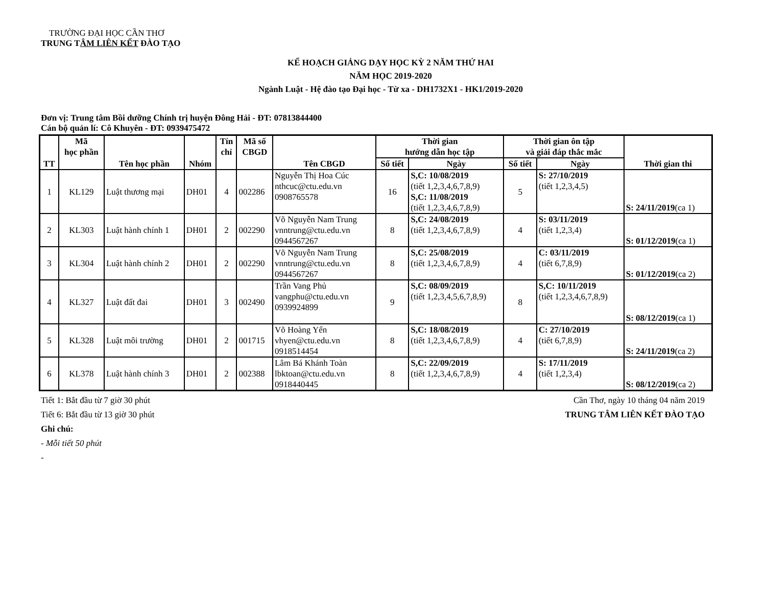TRƯỜNG ĐẠI HỌC CẦN THƠ
TRUNG TÂM LIÊN KẾT ĐÀO TẠO
KẾ HOẠCH GIẢNG DẠY HỌC KỲ 2 NĂM THỨ HAI
NĂM HỌC 2019-2020
Ngành Luật - Hệ đào tạo Đại học - Từ xa - DH1732X1 - HK1/2019-2020
Đơn vị: Trung tâm Bồi dưỡng Chính trị huyện Đông Hải - ĐT: 07813844400
Cán bộ quản lí: Cô Khuyên - ĐT: 0939475472
| TT | Mã học phần | Tên học phần | Nhóm | Tín chỉ | Mã số CBGD | Tên CBGD | Thời gian hướng dẫn học tập | | Thời gian ôn tập và giải đáp thắc mắc | | Thời gian thi |
| --- | --- | --- | --- | --- | --- | --- | --- | --- | --- | --- | --- |
| | | | | | | | Số tiết | Ngày | Số tiết | Ngày | |
| 1 | KL129 | Luật thương mại | DH01 | 4 | 002286 | Nguyễn Thị Hoa Cúc nthcuc@ctu.edu.vn 0908765578 | 16 | S,C: 10/08/2019 (tiết 1,2,3,4,6,7,8,9) S,C: 11/08/2019 (tiết 1,2,3,4,6,7,8,9) | 5 | S: 27/10/2019 (tiết 1,2,3,4,5) | S: 24/11/2019 (ca 1) |
| 2 | KL303 | Luật hành chính 1 | DH01 | 2 | 002290 | Võ Nguyễn Nam Trung vnntrung@ctu.edu.vn 0944567267 | 8 | S,C: 24/08/2019 (tiết 1,2,3,4,6,7,8,9) | 4 | S: 03/11/2019 (tiết 1,2,3,4) | S: 01/12/2019 (ca 1) |
| 3 | KL304 | Luật hành chính 2 | DH01 | 2 | 002290 | Võ Nguyễn Nam Trung vnntrung@ctu.edu.vn 0944567267 | 8 | S,C: 25/08/2019 (tiết 1,2,3,4,6,7,8,9) | 4 | C: 03/11/2019 (tiết 6,7,8,9) | S: 01/12/2019 (ca 2) |
| 4 | KL327 | Luật đất đai | DH01 | 3 | 002490 | Trần Vang Phủ vangphu@ctu.edu.vn 0939924899 | 9 | S,C: 08/09/2019 (tiết 1,2,3,4,5,6,7,8,9) | 8 | S,C: 10/11/2019 (tiết 1,2,3,4,6,7,8,9) | S: 08/12/2019 (ca 1) |
| 5 | KL328 | Luật môi trường | DH01 | 2 | 001715 | Võ Hoàng Yến vhyen@ctu.edu.vn 0918514454 | 8 | S,C: 18/08/2019 (tiết 1,2,3,4,6,7,8,9) | 4 | C: 27/10/2019 (tiết 6,7,8,9) | S: 24/11/2019 (ca 2) |
| 6 | KL378 | Luật hành chính 3 | DH01 | 2 | 002388 | Lâm Bá Khánh Toàn lbktoan@ctu.edu.vn 0918440445 | 8 | S,C: 22/09/2019 (tiết 1,2,3,4,6,7,8,9) | 4 | S: 17/11/2019 (tiết 1,2,3,4) | S: 08/12/2019 (ca 2) |
Tiết 1: Bắt đầu từ 7 giờ 30 phút
Tiết 6: Bắt đầu từ 13 giờ 30 phút
Cần Thơ, ngày 10 tháng 04 năm 2019
TRUNG TÂM LIÊN KẾT ĐÀO TẠO
Ghi chú:
- Mỗi tiết 50 phút
-